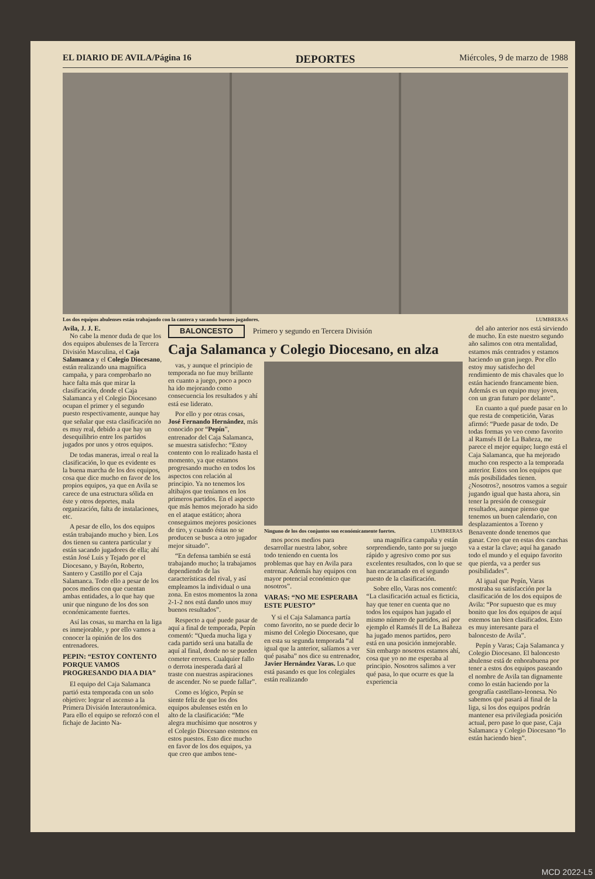EL DIARIO DE AVILA/Página 16 DEPORTES Miércoles, 9 de marzo de 1988
Los dos equipos abulenses están trabajando con la cantera y sacando buenos jugadores. LUMBRERAS
Avila, J. J. E.
No cabe la menor duda de que los dos equipos abulenses de la Tercera División Masculina, el Caja Salamanca y el Colegio Diocesano, están realizando una magnífica campaña, y para comprobarlo no hace falta más que mirar la clasificación, donde el Caja Salamanca y el Colegio Diocesano ocupan el primer y el segundo puesto respectivamente, aunque hay que señalar que esta clasificación no es muy real, debido a que hay un desequilibrio entre los partidos jugados por unos y otros equipos.
De todas maneras, irreal o real la clasificación, lo que es evidente es la buena marcha de los dos equipos, cosa que dice mucho en favor de los propios equipos, ya que en Avila se carece de una estructura sólida en éste y otros deportes, mala organización, falta de instalaciones, etc.
A pesar de ello, los dos equipos están trabajando mucho y bien. Los dos tienen su cantera particular y están sacando jugadores de ella; ahí están José Luis y Tejado por el Diocesano, y Bayón, Roberto, Santero y Castillo por el Caja Salamanca. Todo ello a pesar de los pocos medios con que cuentan ambas entidades, a lo que hay que unir que ninguno de los dos son económicamente fuertes.
Así las cosas, su marcha en la liga es inmejorable, y por ello vamos a conocer la opinión de los dos entrenadores.
PEPIN: “ESTOY CONTENTO PORQUE VAMOS PROGRESANDO DIA A DIA”
El equipo del Caja Salamanca partió esta temporada con un solo objetivo: lograr el ascenso a la Primera División Interautonómica. Para ello el equipo se reforzó con el fichaje de Jacinto Na-
BALONCESTO Primero y segundo en Tercera División
Caja Salamanca y Colegio Diocesano, en alza
vas, y aunque el principio de temporada no fue muy brillante en cuanto a juego, poco a poco ha ido mejorando como consecuencia los resultados y ahí está ese liderato.
Por ello y por otras cosas, José Fernando Hernández, más conocido por “Pepín”, entrenador del Caja Salamanca, se muestra satisfecho: “Estoy contento con lo realizado hasta el momento, ya que estamos progresando mucho en todos los aspectos con relación al principio. Ya no tenemos los altibajos que teníamos en los primeros partidos. En el aspecto que más hemos mejorado ha sido en el ataque estático; ahora conseguimos mejores posiciones de tiro, y cuando éstas no se producen se busca a otro jugador mejor situado”.
“En defensa también se está trabajando mucho; la trabajamos dependiendo de las características del rival, y así empleamos la individual o una zona. En estos momentos la zona 2-1-2 nos está dando unos muy buenos resultados”.
Respecto a qué puede pasar de aquí a final de temporada, Pepín comentó: “Queda mucha liga y cada partido será una batalla de aquí al final, donde no se pueden cometer errores. Cualquier fallo o derrota inesperada dará al traste con nuestras aspiraciones de ascender. No se puede fallar”.
Como es lógico, Pepín se siente feliz de que los dos equipos abulenses estén en lo alto de la clasificación: “Me alegra muchísimo que nosotros y el Colegio Diocesano estemos en estos puestos. Esto dice mucho en favor de los dos equipos, ya que creo que ambos tene-
Ninguno de los dos conjuntos son económicamente fuertes. LUMBRERAS
mos pocos medios para desarrollar nuestra labor, sobre todo teniendo en cuenta los problemas que hay en Avila para entrenar. Además hay equipos con mayor potencial económico que nosotros”.
VARAS: “NO ME ESPERABA ESTE PUESTO”
Y si el Caja Salamanca partía como favorito, no se puede decir lo mismo del Colegio Diocesano, que en esta su segunda temporada “al igual que la anterior, salíamos a ver qué pasaba” nos dice su entrenador, Javier Hernández Varas. Lo que está pasando es que los colegiales están realizando
una magnífica campaña y están sorprendiendo, tanto por su juego rápido y agresivo como por sus excelentes resultados, con lo que se han encaramado en el segundo puesto de la clasificación.
Sobre ello, Varas nos comentó: “La clasificación actual es ficticia, hay que tener en cuenta que no todos los equipos han jugado el mismo número de partidos, así por ejemplo el Ramsés II de La Bañeza ha jugado menos partidos, pero está en una posición inmejorable. Sin embargo nosotros estamos ahí, cosa que yo no me esperaba al principio. Nosotros salimos a ver qué pasa, lo que ocurre es que la experiencia
del año anterior nos está sirviendo de mucho. En este nuestro segundo año salimos con otra mentalidad, estamos más centrados y estamos haciendo un gran juego. Por ello estoy muy satisfecho del rendimiento de mis chavales que lo están haciendo francamente bien. Además es un equipo muy joven, con un gran futuro por delante”.
En cuanto a qué puede pasar en lo que resta de competición, Varas afirmó: “Puede pasar de todo. De todas formas yo veo como favorito al Ramsés II de La Bañeza, me parece el mejor equipo; luego está el Caja Salamanca, que ha mejorado mucho con respecto a la temporada anterior. Estos son los equipos que más posibilidades tienen. ¿Nosotros?, nosotros vamos a seguir jugando igual que hasta ahora, sin tener la presión de conseguir resultados, aunque pienso que tenemos un buen calendario, con desplazamientos a Toreno y Benavente donde tenemos que ganar. Creo que en estas dos canchas va a estar la clave; aquí ha ganado todo el mundo y el equipo favorito que pierda, va a perder sus posibilidades”.
Al igual que Pepín, Varas mostraba su satisfacción por la clasificación de los dos equipos de Avila: “Por supuesto que es muy bonito que los dos equipos de aquí estemos tan bien clasificados. Esto es muy interesante para el baloncesto de Avila”.
Pepín y Varas; Caja Salamanca y Colegio Diocesano. El baloncesto abulense está de enhorabuena por tener a estos dos equipos paseando el nombre de Avila tan dignamente como lo están haciendo por la geografía castellano-leonesa. No sabemos qué pasará al final de la liga, si los dos equipos podrán mantener esa privilegiada posición actual, pero pase lo que pase, Caja Salamanca y Colegio Diocesano “lo están haciendo bien”.
MCD 2022-L5